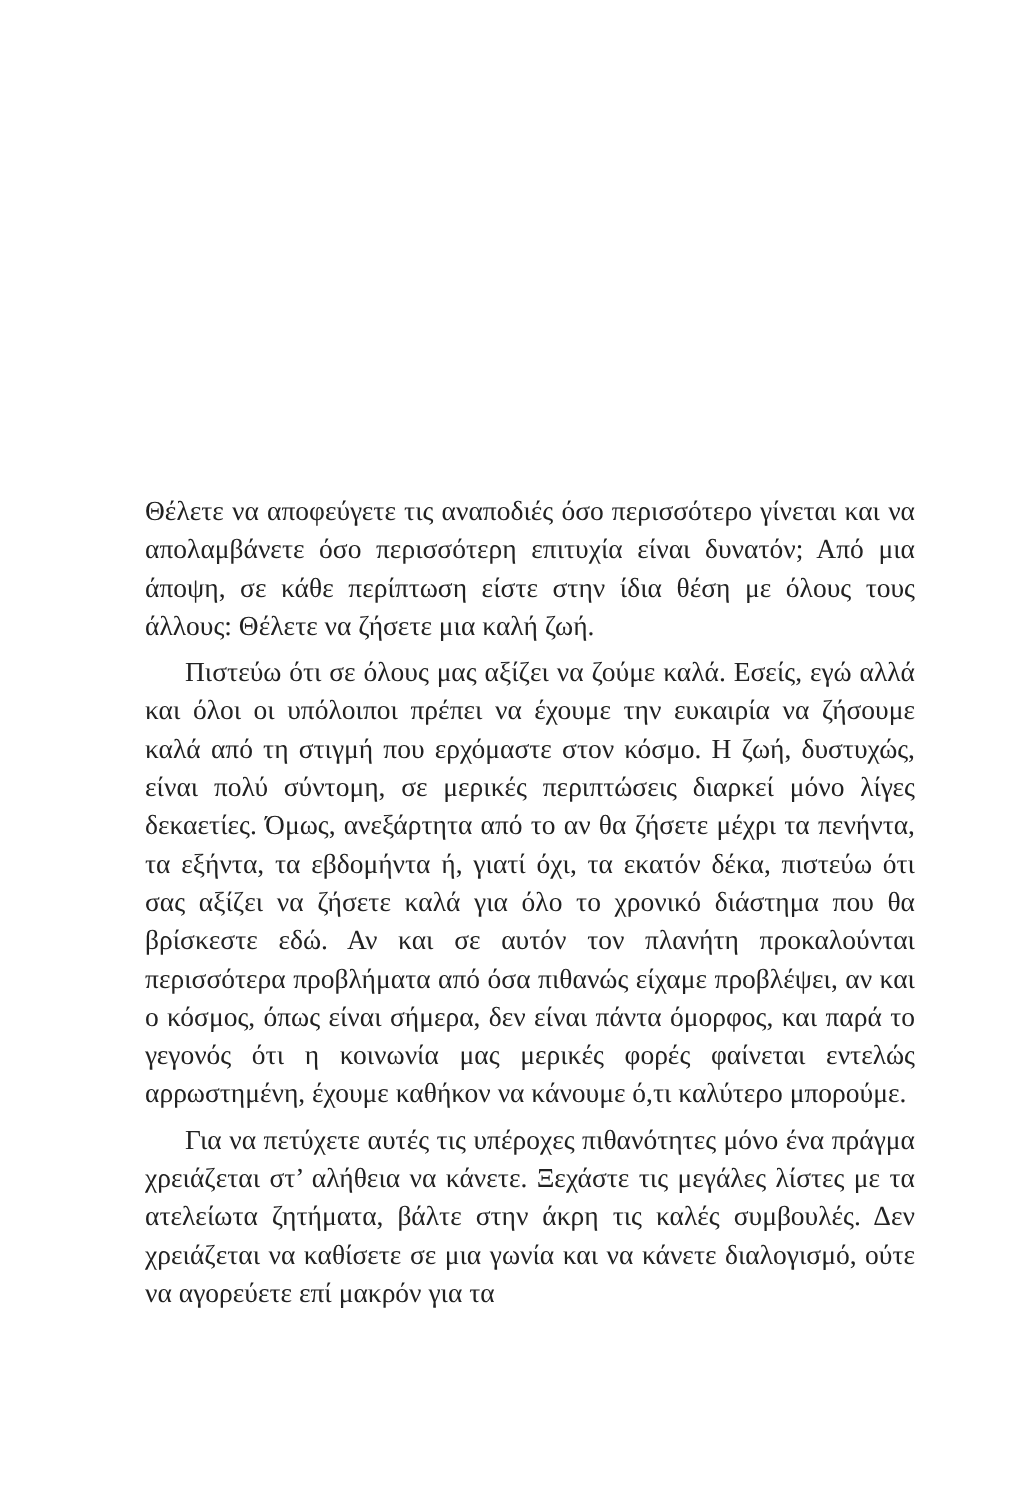Θέλετε να αποφεύγετε τις αναποδιές όσο περισσότερο γίνεται και να απολαμβάνετε όσο περισσότερη επιτυχία είναι δυνατόν; Από μια άποψη, σε κάθε περίπτωση είστε στην ίδια θέση με όλους τους άλλους: Θέλετε να ζήσετε μια καλή ζωή.
Πιστεύω ότι σε όλους μας αξίζει να ζούμε καλά. Εσείς, εγώ αλλά και όλοι οι υπόλοιποι πρέπει να έχουμε την ευκαιρία να ζήσουμε καλά από τη στιγμή που ερχόμαστε στον κόσμο. Η ζωή, δυστυχώς, είναι πολύ σύντομη, σε μερικές περιπτώσεις διαρκεί μόνο λίγες δεκαετίες. Όμως, ανεξάρτητα από το αν θα ζήσετε μέχρι τα πενήντα, τα εξήντα, τα εβδομήντα ή, γιατί όχι, τα εκατόν δέκα, πιστεύω ότι σας αξίζει να ζήσετε καλά για όλο το χρονικό διάστημα που θα βρίσκεστε εδώ. Αν και σε αυτόν τον πλανήτη προκαλούνται περισσότερα προβλήματα από όσα πιθανώς είχαμε προβλέψει, αν και ο κόσμος, όπως είναι σήμερα, δεν είναι πάντα όμορφος, και παρά το γεγονός ότι η κοινωνία μας μερικές φορές φαίνεται εντελώς αρρωστημένη, έχουμε καθήκον να κάνουμε ό,τι καλύτερο μπορούμε.
Για να πετύχετε αυτές τις υπέροχες πιθανότητες μόνο ένα πράγμα χρειάζεται στ’ αλήθεια να κάνετε. Ξεχάστε τις μεγάλες λίστες με τα ατελείωτα ζητήματα, βάλτε στην άκρη τις καλές συμβουλές. Δεν χρειάζεται να καθίσετε σε μια γωνία και να κάνετε διαλογισμό, ούτε να αγορεύετε επί μακρόν για τα